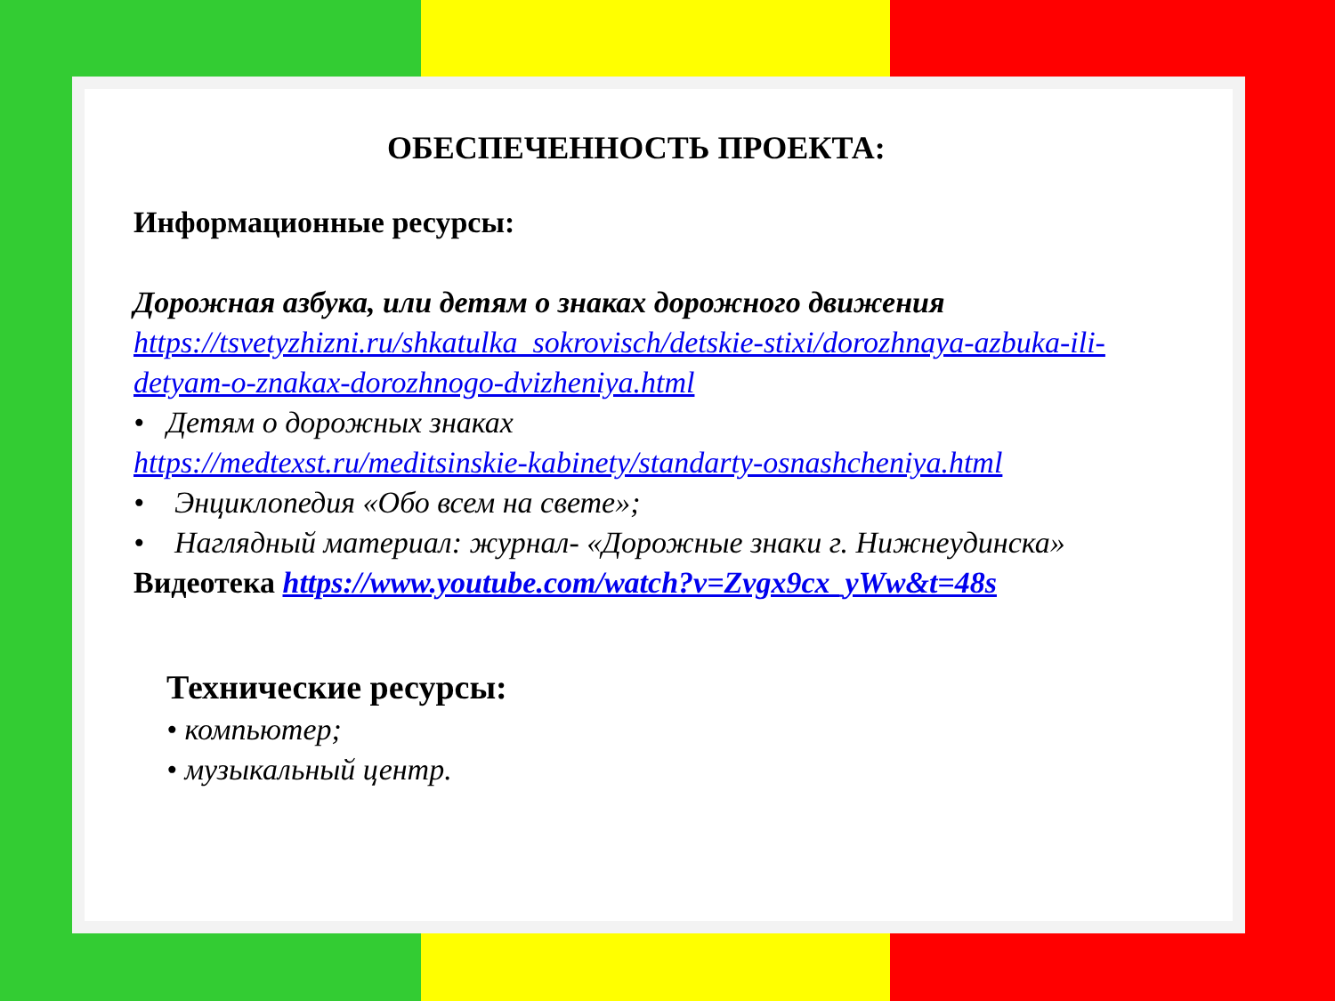ОБЕСПЕЧЕННОСТЬ ПРОЕКТА:
Информационные ресурсы:
Дорожная азбука, или детям о знаках дорожного движения
https://tsvetyzhizni.ru/shkatulka_sokrovisch/detskie-stixi/dorozhnaya-azbuka-ili-detyam-o-znakax-dorozhnogo-dvizheniya.html
• Детям о дорожных знаках
https://medtexst.ru/meditsinskie-kabinety/standarty-osnashcheniya.html
• Энциклопедия «Обо всем на свете»;
• Наглядный материал: журнал- «Дорожные знаки г. Нижнеудинска»
Видеотека https://www.youtube.com/watch?v=Zvgx9cx_yWw&t=48s
Технические ресурсы:
• компьютер;
• музыкальный центр.